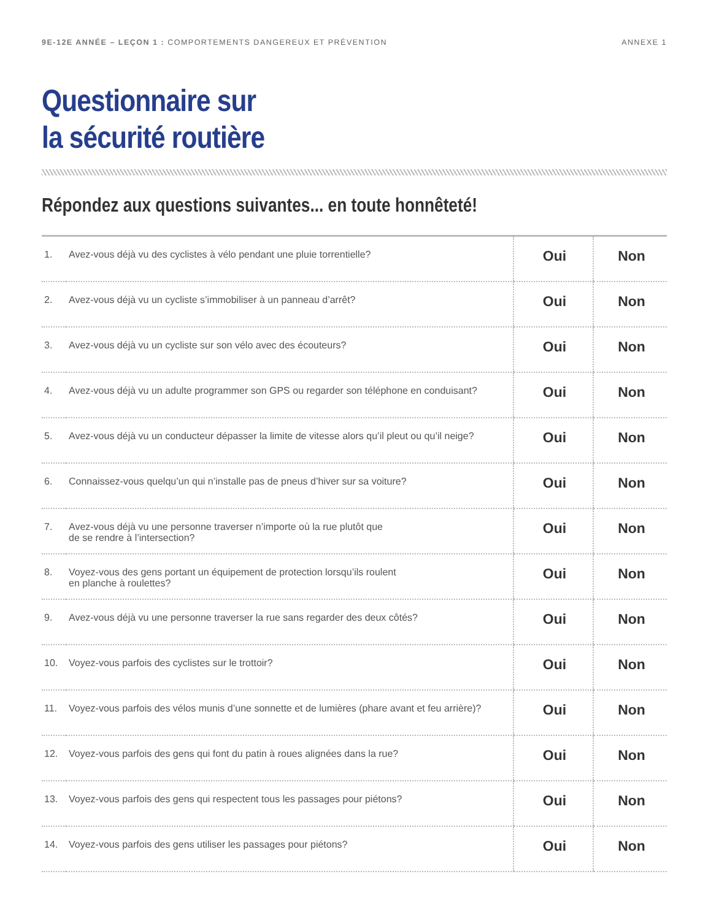9E-12E ANNÉE – LEÇON 1 : COMPORTEMENTS DANGEREUX ET PRÉVENTION
ANNEXE 1
Questionnaire sur
la sécurité routière
Répondez aux questions suivantes... en toute honnêteté!
| 1. | Avez-vous déjà vu des cyclistes à vélo pendant une pluie torrentielle? | Oui | Non |
| 2. | Avez-vous déjà vu un cycliste s’immobiliser à un panneau d’arrêt? | Oui | Non |
| 3. | Avez-vous déjà vu un cycliste sur son vélo avec des écouteurs? | Oui | Non |
| 4. | Avez-vous déjà vu un adulte programmer son GPS ou regarder son téléphone en conduisant? | Oui | Non |
| 5. | Avez-vous déjà vu un conducteur dépasser la limite de vitesse alors qu’il pleut ou qu’il neige? | Oui | Non |
| 6. | Connaissez-vous quelqu’un qui n’installe pas de pneus d’hiver sur sa voiture? | Oui | Non |
| 7. | Avez-vous déjà vu une personne traverser n’importe où la rue plutôt que de se rendre à l’intersection? | Oui | Non |
| 8. | Voyez-vous des gens portant un équipement de protection lorsqu’ils roulent en planche à roulettes? | Oui | Non |
| 9. | Avez-vous déjà vu une personne traverser la rue sans regarder des deux côtés? | Oui | Non |
| 10. | Voyez-vous parfois des cyclistes sur le trottoir? | Oui | Non |
| 11. | Voyez-vous parfois des vélos munis d’une sonnette et de lumières (phare avant et feu arrière)? | Oui | Non |
| 12. | Voyez-vous parfois des gens qui font du patin à roues alignées dans la rue? | Oui | Non |
| 13. | Voyez-vous parfois des gens qui respectent tous les passages pour piétons? | Oui | Non |
| 14. | Voyez-vous parfois des gens utiliser les passages pour piétons? | Oui | Non |